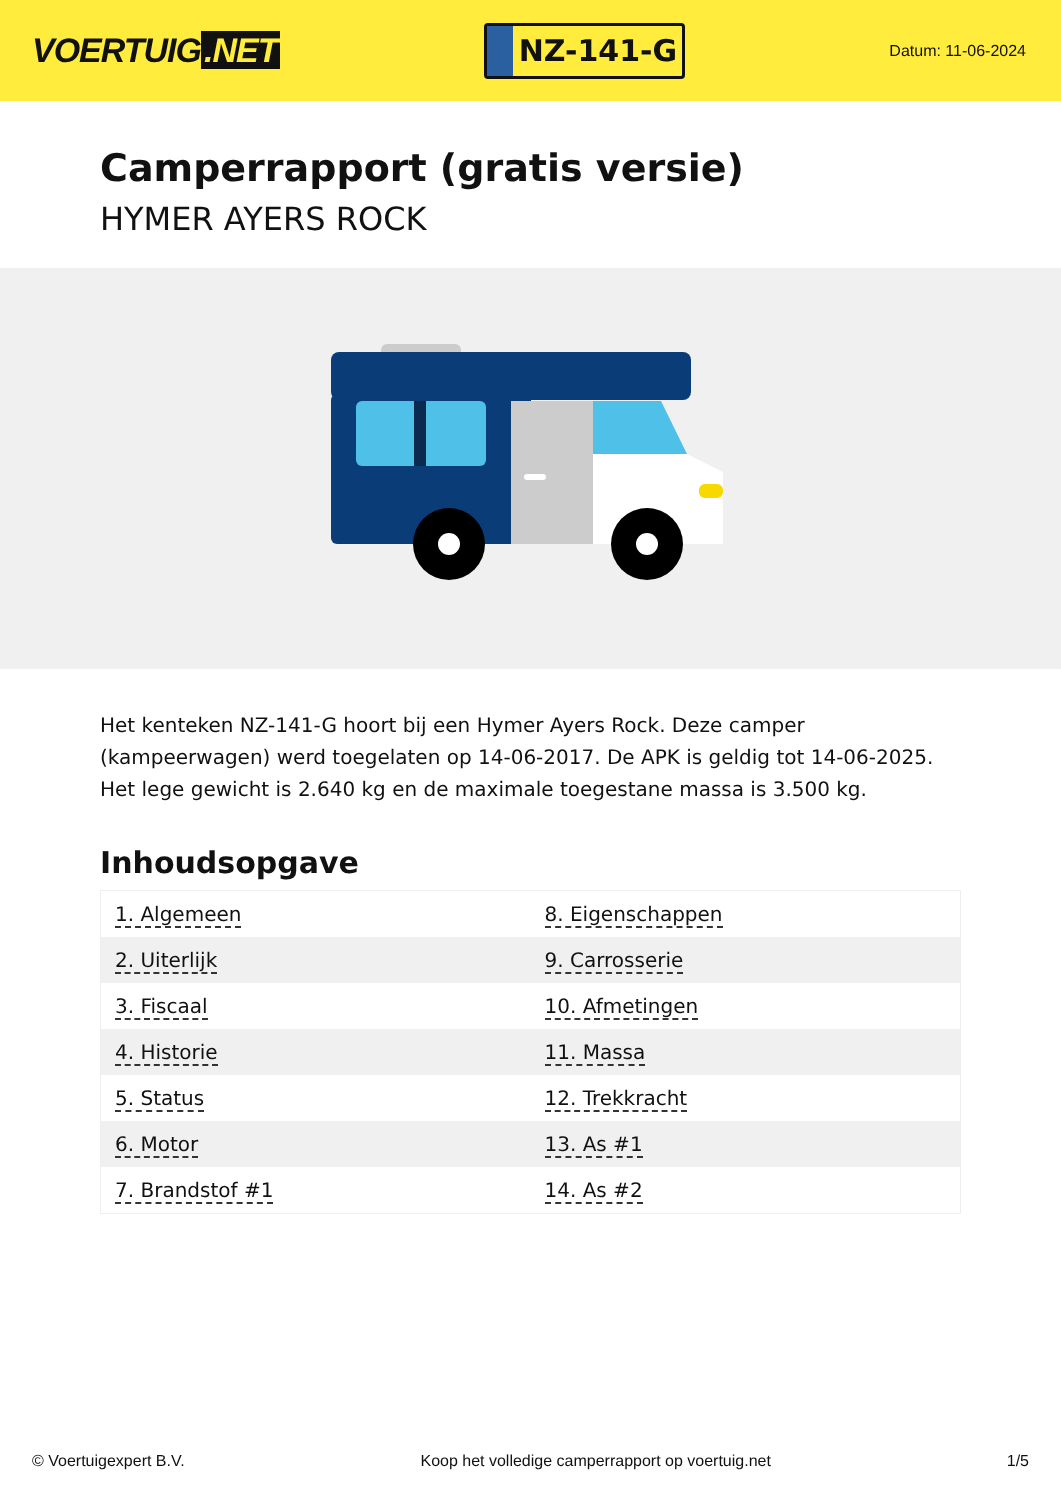VOERTUIG.NET
NZ-141-G
Datum: 11-06-2024
Camperrapport (gratis versie)
HYMER AYERS ROCK
Het kenteken NZ-141-G hoort bij een Hymer Ayers Rock. Deze camper (kampeerwagen) werd toegelaten op 14-06-2017. De APK is geldig tot 14-06-2025. Het lege gewicht is 2.640 kg en de maximale toegestane massa is 3.500 kg.
Inhoudsopgave
| 1. Algemeen | 8. Eigenschappen |
| 2. Uiterlijk | 9. Carrosserie |
| 3. Fiscaal | 10. Afmetingen |
| 4. Historie | 11. Massa |
| 5. Status | 12. Trekkracht |
| 6. Motor | 13. As #1 |
| 7. Brandstof #1 | 14. As #2 |
© Voertuigexpert B.V. Koop het volledige camperrapport op voertuig.net 1/5